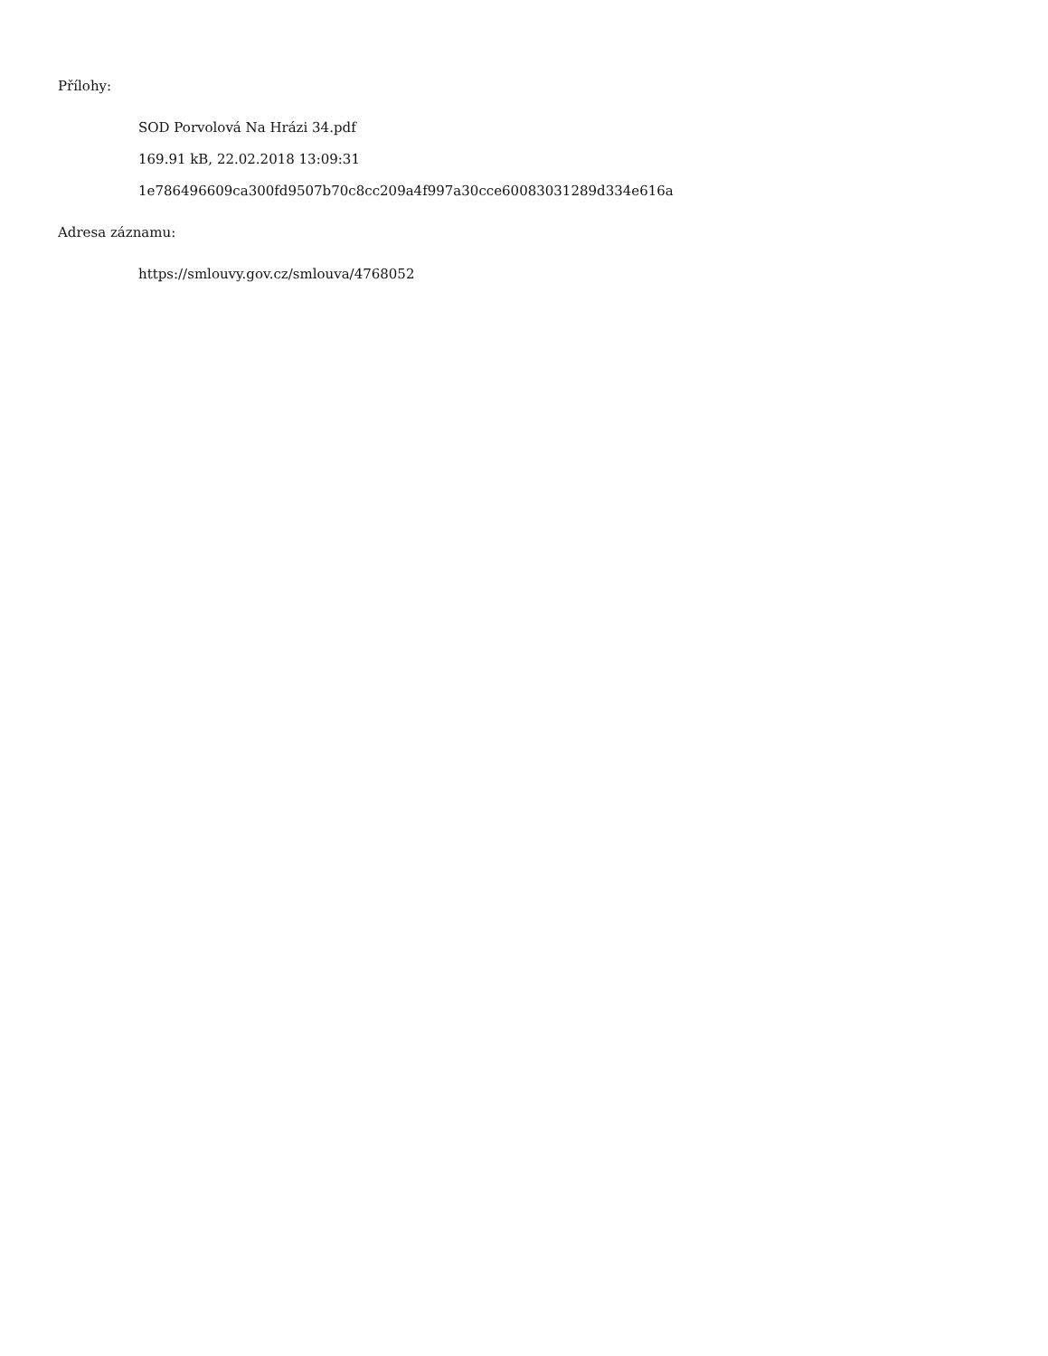Přílohy:
SOD Porvolová Na Hrázi 34.pdf
169.91 kB, 22.02.2018 13:09:31
1e786496609ca300fd9507b70c8cc209a4f997a30cce60083031289d334e616a
Adresa záznamu:
https://smlouvy.gov.cz/smlouva/4768052